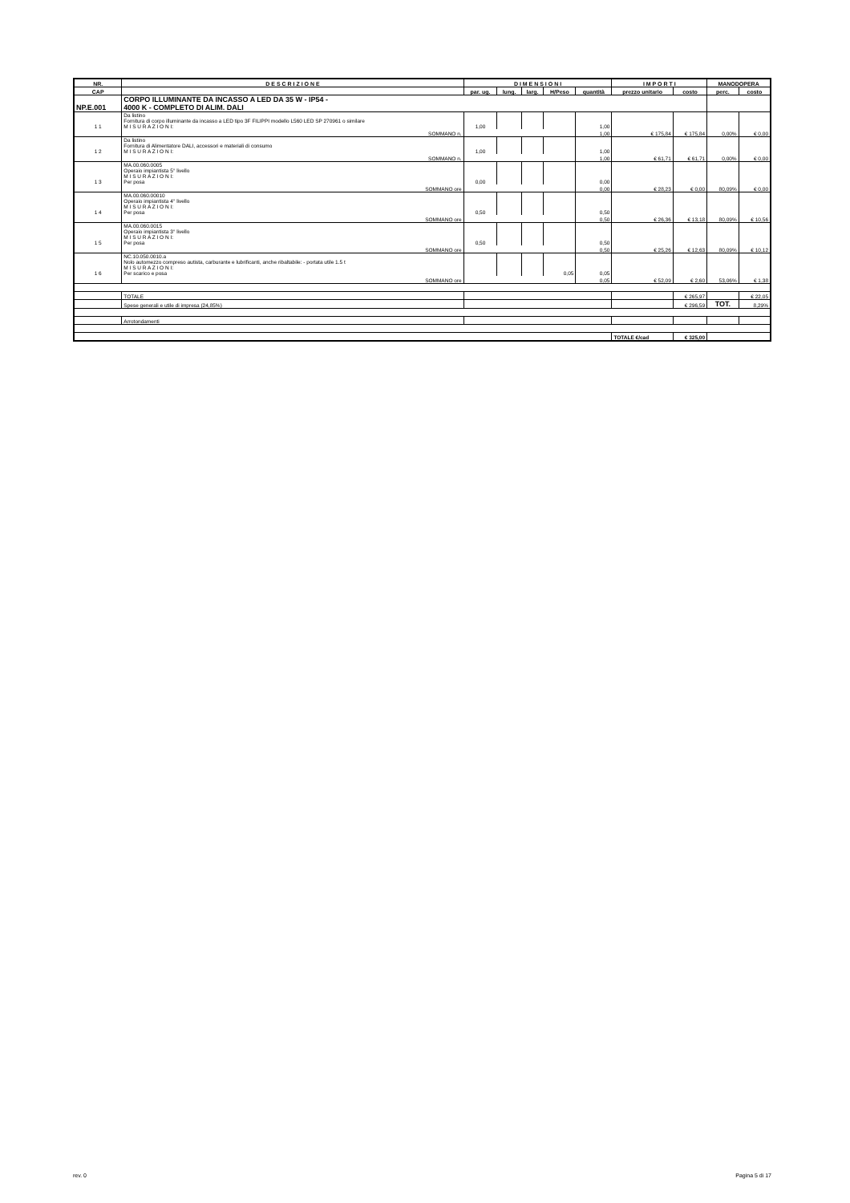| NR. | D E S C R I Z I O N E | D I M E N S I O N I | | | | | I M P O R T I | | MANODOPERA | |
| --- | --- | --- | --- | --- | --- | --- | --- | --- | --- | --- |
| CAP | | par. ug. | lung. | larg. | H/Peso | quantità | prezzo unitario | costo | perc. | costo |
| NP.E.001 | CORPO ILLUMINANTE DA INCASSO A LED DA 35 W - IP54 - 4000 K - COMPLETO DI ALIM. DALI | | | | | | | | | |
| 1 1 | Da listino Fornitura di corpo illuminante da incasso a LED tipo 3F FILIPPI modello L560 LED SP 270961 o similare M I S U R A Z I O N I: | 1,00 | | | | 1,00 | | | | |
| | SOMMANO n. | | | | | 1,00 | € 175,84 | € 175,84 | 0,00% | € 0,00 |
| 1 2 | Da listino Fornitura di Alimentatore DALI, accessori e materiali di consumo M I S U R A Z I O N I: | 1,00 | | | | 1,00 | | | | |
| | SOMMANO n. | | | | | 1,00 | € 61,71 | € 61,71 | 0,00% | € 0,00 |
| 1 3 | MA.00.060.0005 Operaio impiantista 5° livello M I S U R A Z I O N I: Per posa | 0,00 | | | | 0,00 | | | | |
| | SOMMANO ore | | | | | 0,00 | € 28,23 | € 0,00 | 80,09% | € 0,00 |
| 1 4 | MA.00.060.00010 Operaio impiantista 4° livello M I S U R A Z I O N I: Per posa | 0,50 | | | | 0,50 | | | | |
| | SOMMANO ore | | | | | 0,50 | € 26,36 | € 13,18 | 80,09% | € 10,56 |
| 1 5 | MA.00.060.0015 Operaio impiantista 3° livello M I S U R A Z I O N I: Per posa | 0,50 | | | | 0,50 | | | | |
| | SOMMANO ore | | | | | 0,50 | € 25,26 | € 12,63 | 80,09% | € 10,12 |
| 1 6 | NC.10.050.0010.a Nolo automezzo compreso autista, carburante e lubrificanti, anche ribaltabile: - portata utile 1.5 t M I S U R A Z I O N I: Per scarico e posa | | | | 0,05 | 0,05 | | | | |
| | SOMMANO ore | | | | | 0,05 | € 52,09 | € 2,60 | 53,06% | € 1,38 |
| | TOTALE | | | | | | | € 265,97 | | € 22,05 |
| | Spese generali e utile di impresa (24,85%) | | | | | | | € 296,59 | TOT. | 8,29% |
| | Arrotondamenti | | | | | | | | | |
| | | | | | | | TOTALE €/cad | € 325,00 | | |
rev. 0 Pagina 5 di 17